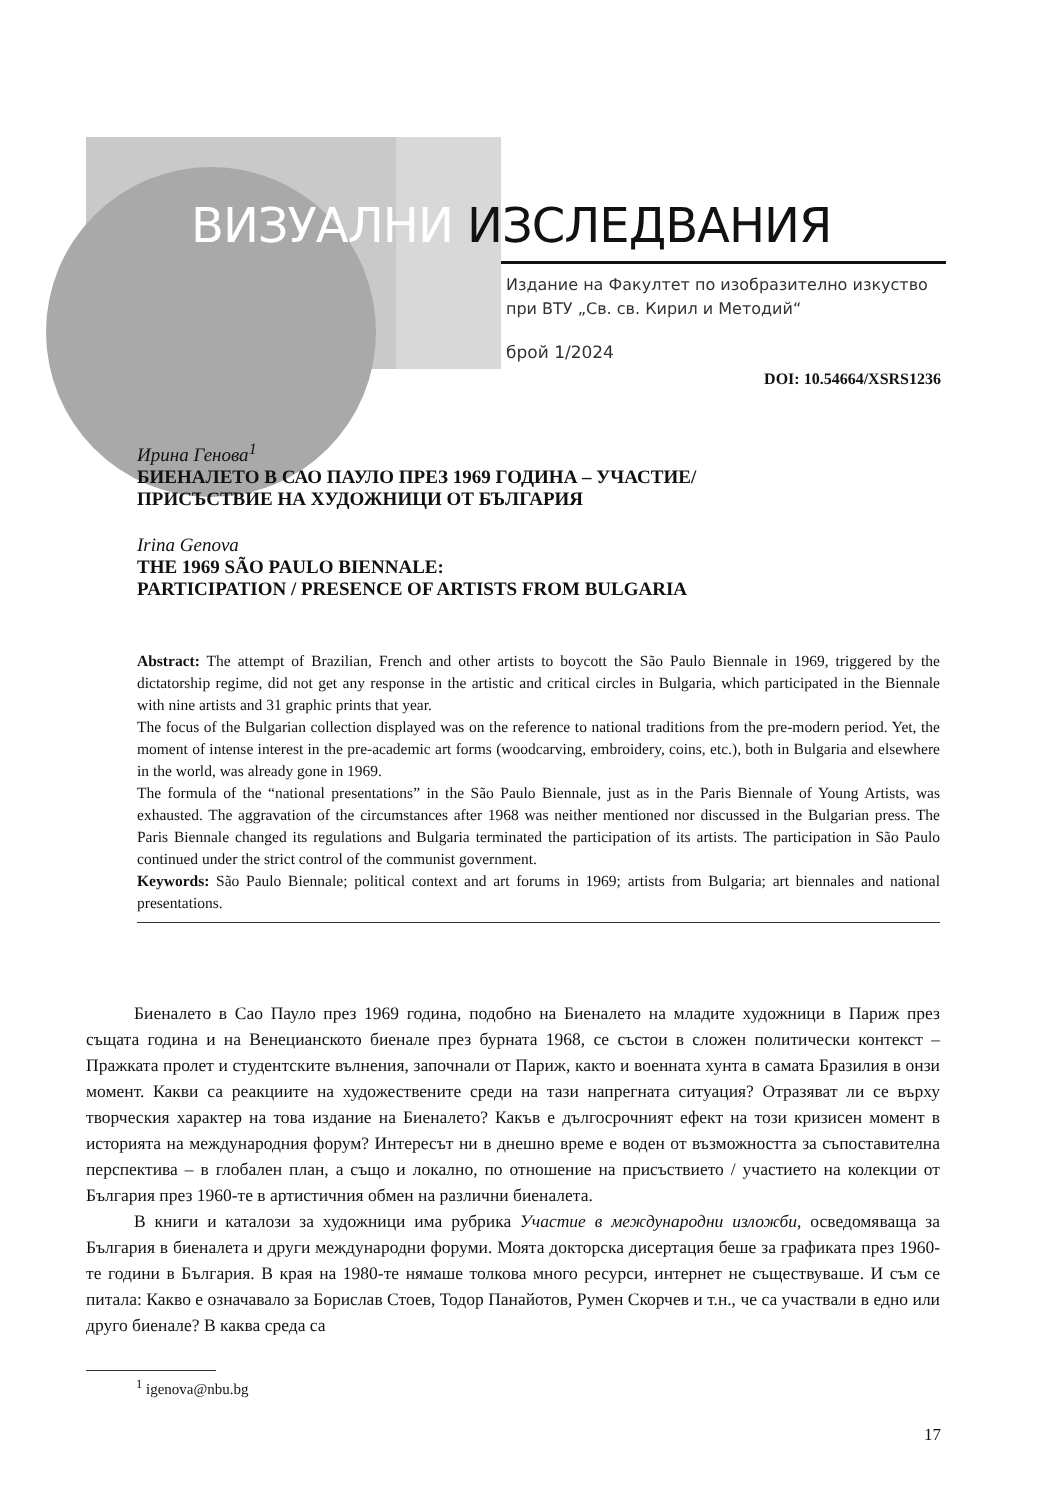ВИЗУАЛНИ ИЗСЛЕДВАНИЯ
Издание на Факултет по изобразително изкуство
при ВТУ „Св. св. Кирил и Методий“
брой 1/2024
DOI: 10.54664/XSRS1236
Ирина Генова<sup>1</sup>
БИЕНАЛЕТО В САО ПАУЛО ПРЕЗ 1969 ГОДИНА – УЧАСТИЕ/
ПРИСЪСТВИЕ НА ХУДОЖНИЦИ ОТ БЪЛГАРИЯ
Irina Genova
THE 1969 SÃO PAULO BIENNALE:
PARTICIPATION / PRESENCE OF ARTISTS FROM BULGARIA
Abstract: The attempt of Brazilian, French and other artists to boycott the São Paulo Biennale in 1969, triggered by the dictatorship regime, did not get any response in the artistic and critical circles in Bulgaria, which participated in the Biennale with nine artists and 31 graphic prints that year.
The focus of the Bulgarian collection displayed was on the reference to national traditions from the pre-modern period. Yet, the moment of intense interest in the pre-academic art forms (woodcarving, embroidery, coins, etc.), both in Bulgaria and elsewhere in the world, was already gone in 1969.
The formula of the “national presentations” in the São Paulo Biennale, just as in the Paris Biennale of Young Artists, was exhausted. The aggravation of the circumstances after 1968 was neither mentioned nor discussed in the Bulgarian press. The Paris Biennale changed its regulations and Bulgaria terminated the participation of its artists. The participation in São Paulo continued under the strict control of the communist government.
Keywords: São Paulo Biennale; political context and art forums in 1969; artists from Bulgaria; art biennales and national presentations.
Биеналето в Сао Пауло през 1969 година, подобно на Биеналето на младите художници в Париж през същата година и на Венецианското биенале през бурната 1968, се състои в сложен политически контекст – Пражката пролет и студентските вълнения, започнали от Париж, както и военната хунта в самата Бразилия в онзи момент. Какви са реакциите на художествените среди на тази напрегната ситуация? Отразяват ли се върху творческия характер на това издание на Биеналето? Какъв е дългосрочният ефект на този кризисен момент в историята на международния форум? Интересът ни в днешно време е воден от възможността за съпоставителна перспектива – в глобален план, а също и локално, по отношение на присъствието / участието на колекции от България през 1960-те в артистичния обмен на различни биеналета.
В книги и каталози за художници има рубрика Участие в международни изложби, осведомяваща за България в биеналета и други международни форуми. Моята докторска дисертация беше за графиката през 1960-те години в България. В края на 1980-те нямаше толкова много ресурси, интернет не съществуваше. И съм се питала: Какво е означавало за Борислав Стоев, Тодор Панайотов, Румен Скорчев и т.н., че са участвали в едно или друго биенале? В каква среда са
<sup>1</sup> igenova@nbu.bg
17